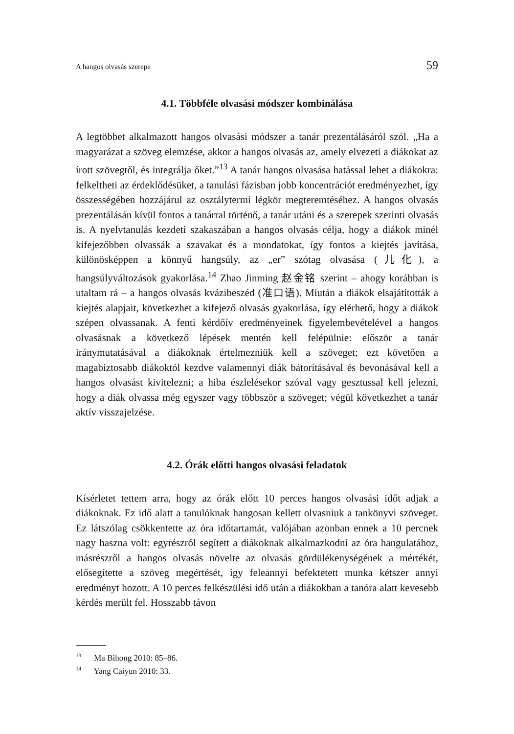A hangos olvasás szerepe 59
4.1. Többféle olvasási módszer kombinálása
A legtöbbet alkalmazott hangos olvasási módszer a tanár prezentálásáról szól. „Ha a magyarázat a szöveg elemzése, akkor a hangos olvasás az, amely elvezeti a diákokat az írott szövegtől, és integrálja őket.”<sup>13</sup> A tanár hangos olvasása hatással lehet a diákokra: felkeltheti az érdeklődésüket, a tanulási fázisban jobb koncentrációt eredményezhet, így összességében hozzájárul az osztálytermi légkör megteremtéséhez. A hangos olvasás prezentálásán kívül fontos a tanárral történő, a tanár utáni és a szerepek szerinti olvasás is. A nyelvtanulás kezdeti szakaszában a hangos olvasás célja, hogy a diákok minél kifejezőbben olvassák a szavakat és a mondatokat, így fontos a kiejtés javítása, különösképpen a könnyű hangsúly, az „er” szótag olvasása (儿化), a hangsúlyváltozások gyakorlása.<sup>14</sup> Zhao Jinming 赵金铭 szerint – ahogy korábban is utaltam rá – a hangos olvasás kvázibeszéd (准口语). Miután a diákok elsajátították a kiejtés alapjait, következhet a kifejező olvasás gyakorlása, így elérhető, hogy a diákok szépen olvassanak. A fenti kérdőív eredményeinek figyelembevételével a hangos olvasásnak a következő lépések mentén kell felépülnie: először a tanár iránymutatásával a diákoknak értelmezniük kell a szöveget; ezt követően a magabiztosabb diákoktól kezdve valamennyi diák bátorításával és bevonásával kell a hangos olvasást kivitelezni; a hiba észlelésekor szóval vagy gesztussal kell jelezni, hogy a diák olvassa még egyszer vagy többször a szöveget; végül következhet a tanár aktív visszajelzése.
4.2. Órák előtti hangos olvasási feladatok
Kísérletet tettem arra, hogy az órák előtt 10 perces hangos olvasási időt adjak a diákoknak. Ez idő alatt a tanulóknak hangosan kellett olvasniuk a tankönyvi szöveget. Ez látszólag csökkentette az óra időtartamát, valójában azonban ennek a 10 percnek nagy haszna volt: egyrészről segített a diákoknak alkalmazkodni az óra hangulatához, másrészről a hangos olvasás növelte az olvasás gördülékenységének a mértékét, elősegítette a szöveg megértését, így feleannyi befektetett munka kétszer annyi eredményt hozott. A 10 perces felkészülési idő után a diákokban a tanóra alatt kevesebb kérdés merült fel. Hosszabb távon
<sup>13</sup> Ma Bihong 2010: 85–86.
<sup>14</sup> Yang Caiyun 2010: 33.